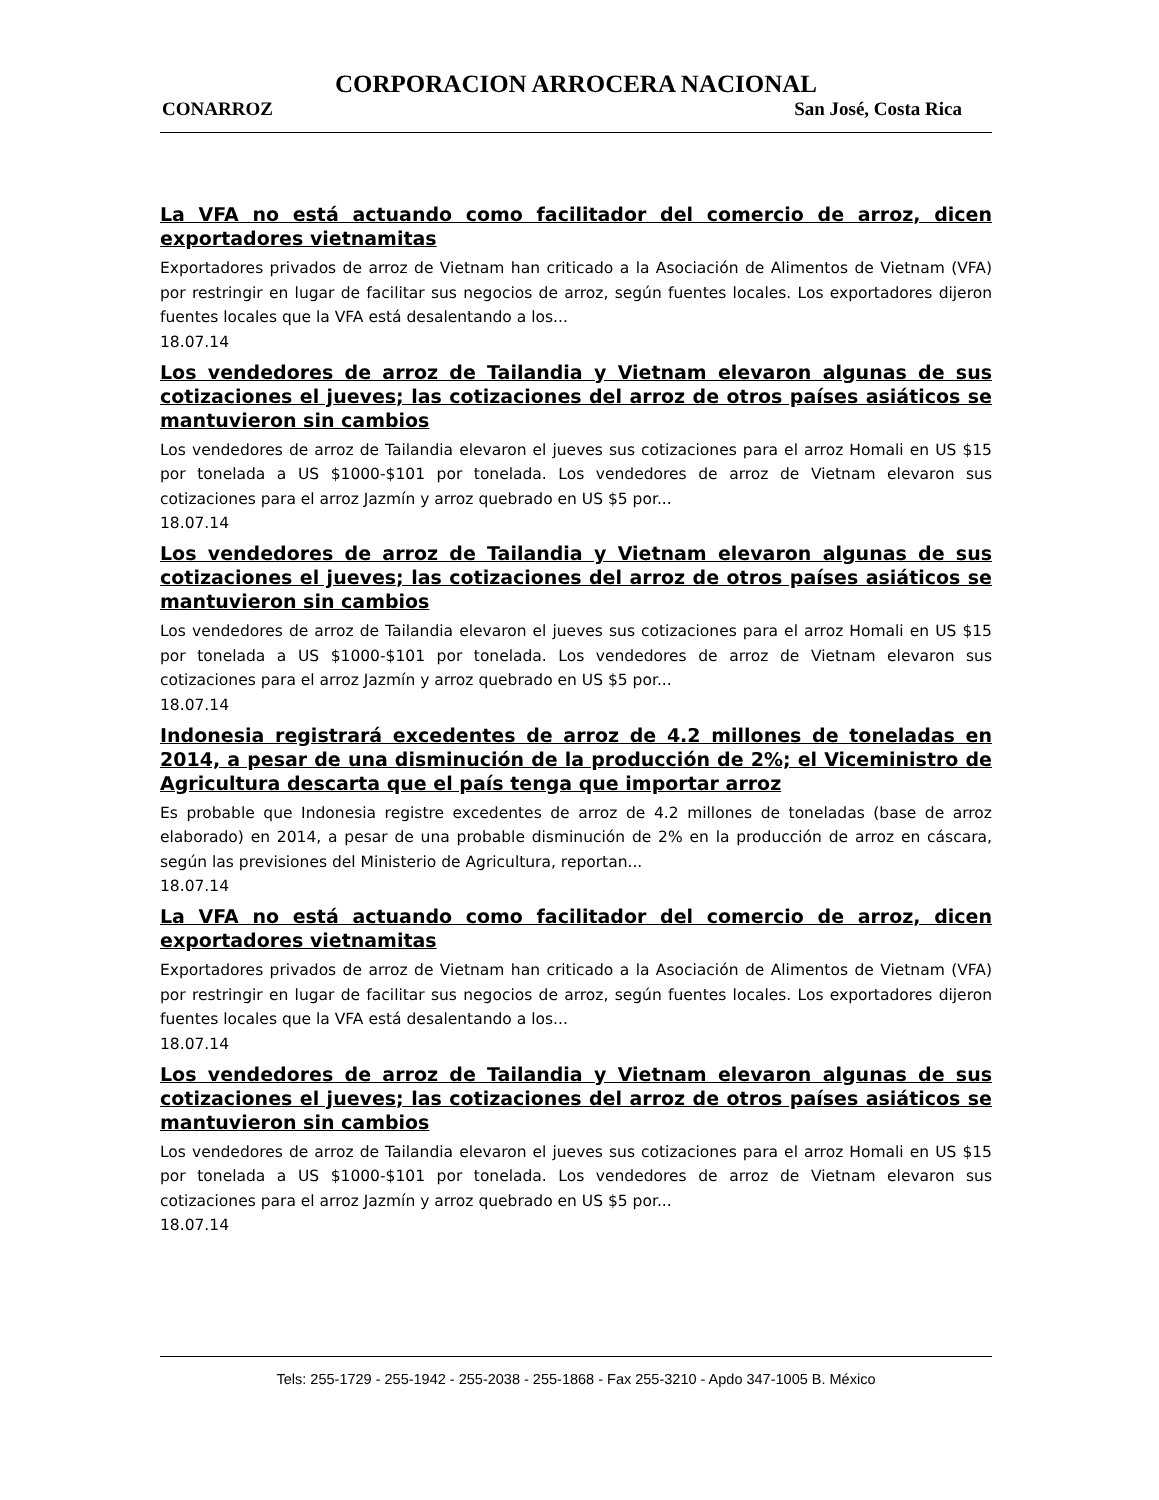CORPORACION ARROCERA NACIONAL
CONARROZ San José, Costa Rica
La VFA no está actuando como facilitador del comercio de arroz, dicen exportadores vietnamitas
Exportadores privados de arroz de Vietnam han criticado a la Asociación de Alimentos de Vietnam (VFA) por restringir en lugar de facilitar sus negocios de arroz, según fuentes locales. Los exportadores dijeron fuentes locales que la VFA está desalentando a los...
18.07.14
Los vendedores de arroz de Tailandia y Vietnam elevaron algunas de sus cotizaciones el jueves; las cotizaciones del arroz de otros países asiáticos se mantuvieron sin cambios
Los vendedores de arroz de Tailandia elevaron el jueves sus cotizaciones para el arroz Homali en US $15 por tonelada a US $1000-$101 por tonelada. Los vendedores de arroz de Vietnam elevaron sus cotizaciones para el arroz Jazmín y arroz quebrado en US $5 por...
18.07.14
Los vendedores de arroz de Tailandia y Vietnam elevaron algunas de sus cotizaciones el jueves; las cotizaciones del arroz de otros países asiáticos se mantuvieron sin cambios
Los vendedores de arroz de Tailandia elevaron el jueves sus cotizaciones para el arroz Homali en US $15 por tonelada a US $1000-$101 por tonelada. Los vendedores de arroz de Vietnam elevaron sus cotizaciones para el arroz Jazmín y arroz quebrado en US $5 por...
18.07.14
Indonesia registrará excedentes de arroz de 4.2 millones de toneladas en 2014, a pesar de una disminución de la producción de 2%; el Viceministro de Agricultura descarta que el país tenga que importar arroz
Es probable que Indonesia registre excedentes de arroz de 4.2 millones de toneladas (base de arroz elaborado) en 2014, a pesar de una probable disminución de 2% en la producción de arroz en cáscara, según las previsiones del Ministerio de Agricultura, reportan...
18.07.14
La VFA no está actuando como facilitador del comercio de arroz, dicen exportadores vietnamitas
Exportadores privados de arroz de Vietnam han criticado a la Asociación de Alimentos de Vietnam (VFA) por restringir en lugar de facilitar sus negocios de arroz, según fuentes locales. Los exportadores dijeron fuentes locales que la VFA está desalentando a los...
18.07.14
Los vendedores de arroz de Tailandia y Vietnam elevaron algunas de sus cotizaciones el jueves; las cotizaciones del arroz de otros países asiáticos se mantuvieron sin cambios
Los vendedores de arroz de Tailandia elevaron el jueves sus cotizaciones para el arroz Homali en US $15 por tonelada a US $1000-$101 por tonelada. Los vendedores de arroz de Vietnam elevaron sus cotizaciones para el arroz Jazmín y arroz quebrado en US $5 por...
18.07.14
Tels: 255-1729 - 255-1942 - 255-2038 - 255-1868 - Fax 255-3210 - Apdo 347-1005 B. México